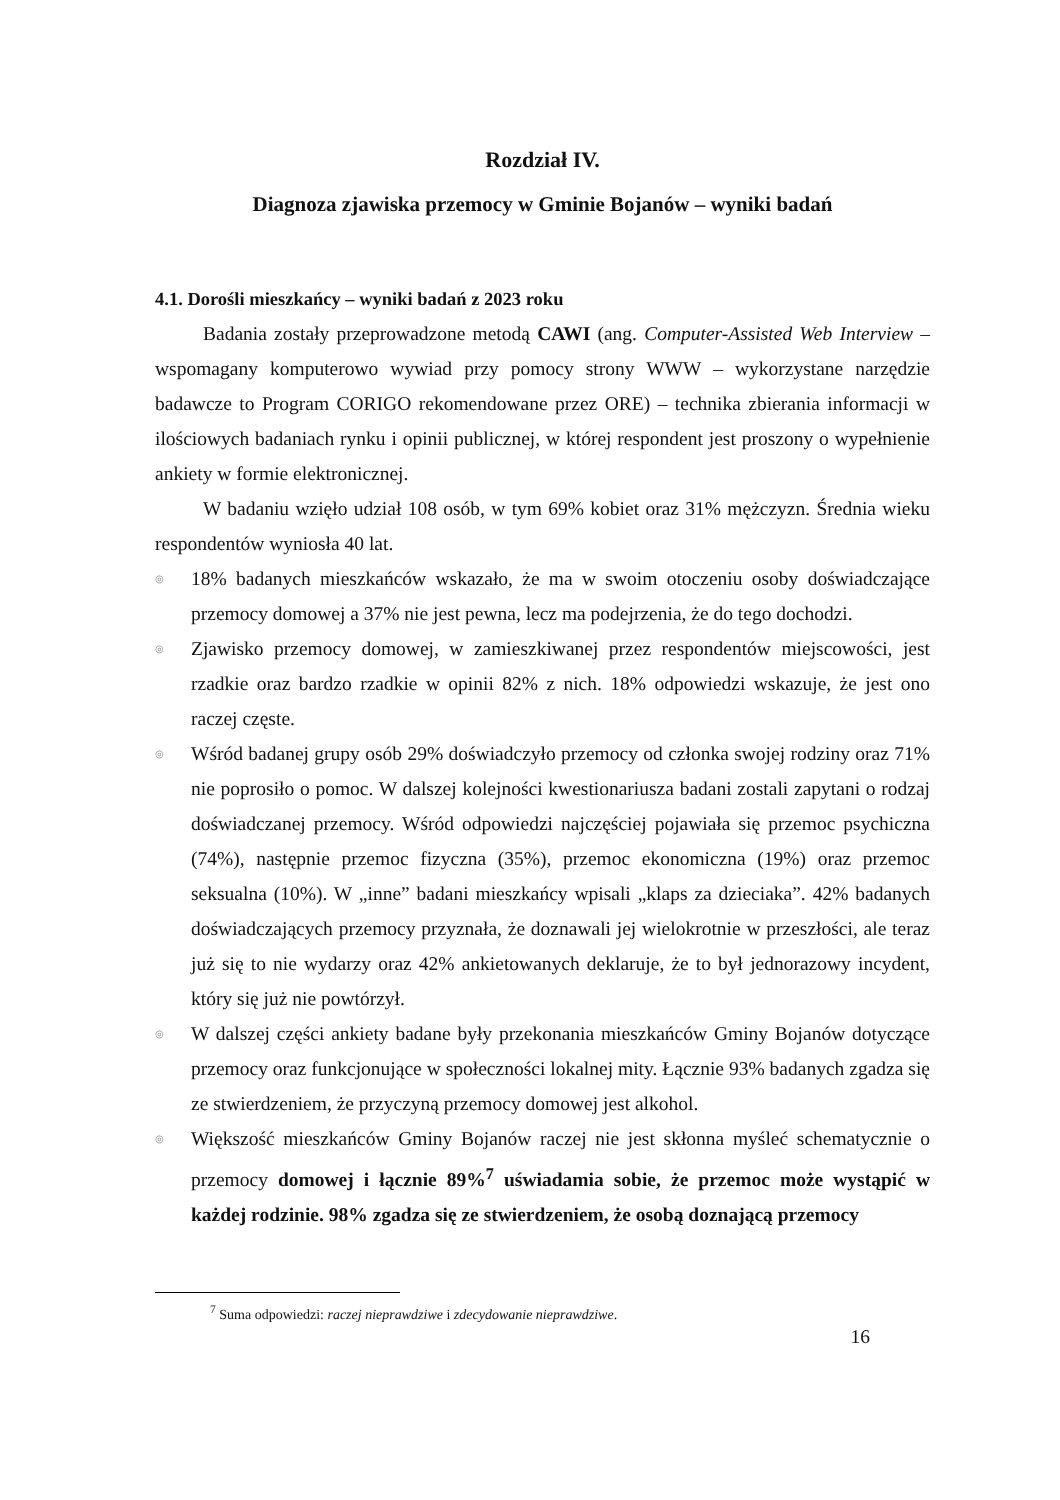Rozdział IV.
Diagnoza zjawiska przemocy w Gminie Bojanów – wyniki badań
4.1. Dorośli mieszkańcy – wyniki badań z 2023 roku
Badania zostały przeprowadzone metodą CAWI (ang. Computer-Assisted Web Interview – wspomagany komputerowo wywiad przy pomocy strony WWW – wykorzystane narzędzie badawcze to Program CORIGO rekomendowane przez ORE) – technika zbierania informacji w ilościowych badaniach rynku i opinii publicznej, w której respondent jest proszony o wypełnienie ankiety w formie elektronicznej.
W badaniu wzięło udział 108 osób, w tym 69% kobiet oraz 31% mężczyzn. Średnia wieku respondentów wyniosła 40 lat.
◎ 18% badanych mieszkańców wskazało, że ma w swoim otoczeniu osoby doświadczające przemocy domowej a 37% nie jest pewna, lecz ma podejrzenia, że do tego dochodzi.
◎ Zjawisko przemocy domowej, w zamieszkiwanej przez respondentów miejscowości, jest rzadkie oraz bardzo rzadkie w opinii 82% z nich. 18% odpowiedzi wskazuje, że jest ono raczej częste.
◎ Wśród badanej grupy osób 29% doświadczyło przemocy od członka swojej rodziny oraz 71% nie poprosiło o pomoc. W dalszej kolejności kwestionariusza badani zostali zapytani o rodzaj doświadczanej przemocy. Wśród odpowiedzi najczęściej pojawiała się przemoc psychiczna (74%), następnie przemoc fizyczna (35%), przemoc ekonomiczna (19%) oraz przemoc seksualna (10%). W „inne” badani mieszkańcy wpisali „klaps za dzieciaka”. 42% badanych doświadczających przemocy przyznała, że doznawali jej wielokrotnie w przeszłości, ale teraz już się to nie wydarzy oraz 42% ankietowanych deklaruje, że to był jednorazowy incydent, który się już nie powtórzył.
◎ W dalszej części ankiety badane były przekonania mieszkańców Gminy Bojanów dotyczące przemocy oraz funkcjonujące w społeczności lokalnej mity. Łącznie 93% badanych zgadza się ze stwierdzeniem, że przyczyną przemocy domowej jest alkohol.
◎ Większość mieszkańców Gminy Bojanów raczej nie jest skłonna myśleć schematycznie o przemocy domowej i łącznie 89%<sup>7</sup> uświadamia sobie, że przemoc może wystąpić w każdej rodzinie. 98% zgadza się ze stwierdzeniem, że osobą doznającą przemocy
<sup>7</sup> Suma odpowiedzi: raczej nieprawdziwe i zdecydowanie nieprawdziwe.
16